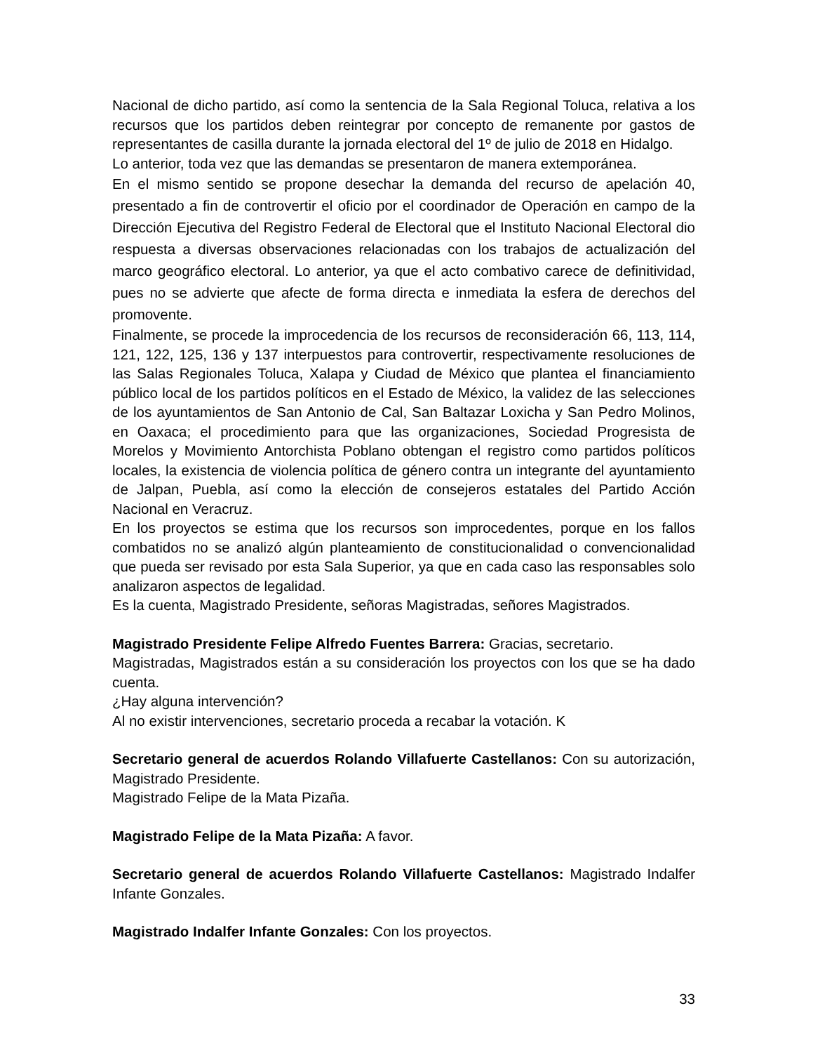Nacional de dicho partido, así como la sentencia de la Sala Regional Toluca, relativa a los recursos que los partidos deben reintegrar por concepto de remanente por gastos de representantes de casilla durante la jornada electoral del 1º de julio de 2018 en Hidalgo.
Lo anterior, toda vez que las demandas se presentaron de manera extemporánea.
En el mismo sentido se propone desechar la demanda del recurso de apelación 40, presentado a fin de controvertir el oficio por el coordinador de Operación en campo de la Dirección Ejecutiva del Registro Federal de Electoral que el Instituto Nacional Electoral dio respuesta a diversas observaciones relacionadas con los trabajos de actualización del marco geográfico electoral. Lo anterior, ya que el acto combativo carece de definitividad, pues no se advierte que afecte de forma directa e inmediata la esfera de derechos del promovente.
Finalmente, se procede la improcedencia de los recursos de reconsideración 66, 113, 114, 121, 122, 125, 136 y 137 interpuestos para controvertir, respectivamente resoluciones de las Salas Regionales Toluca, Xalapa y Ciudad de México que plantea el financiamiento público local de los partidos políticos en el Estado de México, la validez de las selecciones de los ayuntamientos de San Antonio de Cal, San Baltazar Loxicha y San Pedro Molinos, en Oaxaca; el procedimiento para que las organizaciones, Sociedad Progresista de Morelos y Movimiento Antorchista Poblano obtengan el registro como partidos políticos locales, la existencia de violencia política de género contra un integrante del ayuntamiento de Jalpan, Puebla, así como la elección de consejeros estatales del Partido Acción Nacional en Veracruz.
En los proyectos se estima que los recursos son improcedentes, porque en los fallos combatidos no se analizó algún planteamiento de constitucionalidad o convencionalidad que pueda ser revisado por esta Sala Superior, ya que en cada caso las responsables solo analizaron aspectos de legalidad.
Es la cuenta, Magistrado Presidente, señoras Magistradas, señores Magistrados.
Magistrado Presidente Felipe Alfredo Fuentes Barrera: Gracias, secretario.
Magistradas, Magistrados están a su consideración los proyectos con los que se ha dado cuenta.
¿Hay alguna intervención?
Al no existir intervenciones, secretario proceda a recabar la votación. K
Secretario general de acuerdos Rolando Villafuerte Castellanos: Con su autorización, Magistrado Presidente.
Magistrado Felipe de la Mata Pizaña.
Magistrado Felipe de la Mata Pizaña: A favor.
Secretario general de acuerdos Rolando Villafuerte Castellanos: Magistrado Indalfer Infante Gonzales.
Magistrado Indalfer Infante Gonzales: Con los proyectos.
33